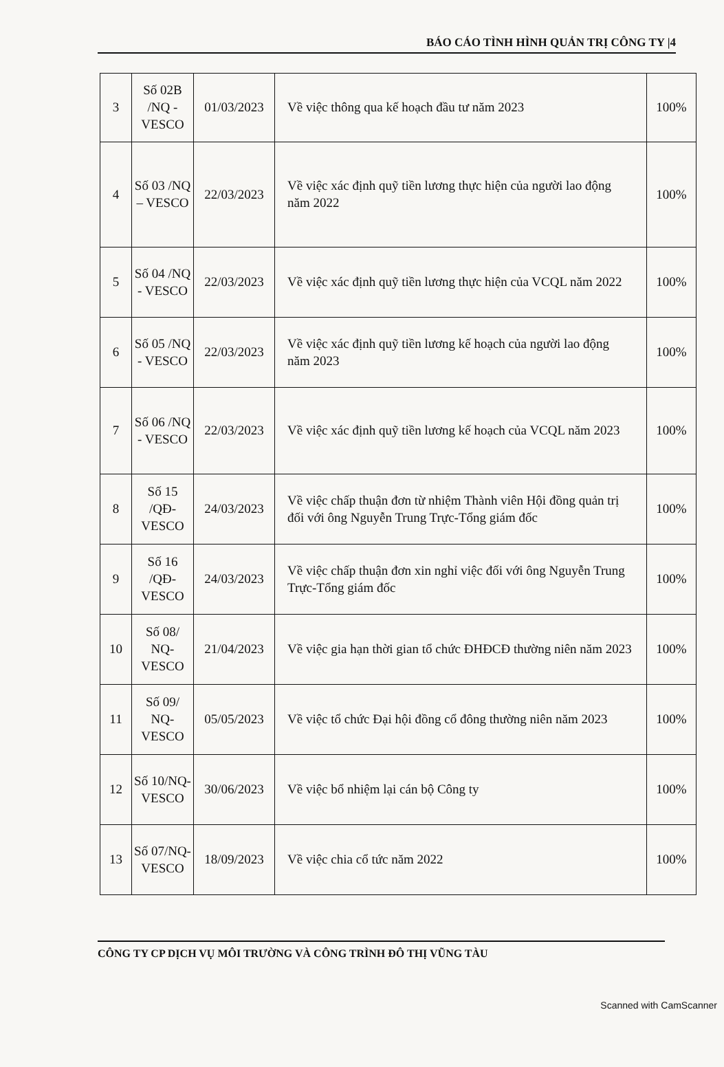BÁO CÁO TÌNH HÌNH QUẢN TRỊ CÔNG TY |4
| 3 | Số 02B /NQ - VESCO | 01/03/2023 | Về việc thông qua kế hoạch đầu tư năm 2023 | 100% |
| 4 | Số 03 /NQ – VESCO | 22/03/2023 | Về việc xác định quỹ tiền lương thực hiện của người lao động năm 2022 | 100% |
| 5 | Số 04 /NQ - VESCO | 22/03/2023 | Về việc xác định quỹ tiền lương thực hiện của VCQL năm 2022 | 100% |
| 6 | Số 05 /NQ - VESCO | 22/03/2023 | Về việc xác định quỹ tiền lương kế hoạch của người lao động năm 2023 | 100% |
| 7 | Số 06 /NQ - VESCO | 22/03/2023 | Về việc xác định quỹ tiền lương kế hoạch của VCQL năm 2023 | 100% |
| 8 | Số 15 /QĐ- VESCO | 24/03/2023 | Về việc chấp thuận đơn từ nhiệm Thành viên Hội đồng quản trị đối với ông Nguyễn Trung Trực-Tổng giám đốc | 100% |
| 9 | Số 16 /QĐ- VESCO | 24/03/2023 | Về việc chấp thuận đơn xin nghỉ việc đối với ông Nguyễn Trung Trực-Tổng giám đốc | 100% |
| 10 | Số 08/ NQ- VESCO | 21/04/2023 | Về việc gia hạn thời gian tổ chức ĐHĐCĐ thường niên năm 2023 | 100% |
| 11 | Số 09/ NQ- VESCO | 05/05/2023 | Về việc tổ chức Đại hội đồng cổ đông thường niên năm 2023 | 100% |
| 12 | Số 10/NQ- VESCO | 30/06/2023 | Về việc bổ nhiệm lại cán bộ Công ty | 100% |
| 13 | Số 07/NQ- VESCO | 18/09/2023 | Về việc chia cổ tức năm 2022 | 100% |
CÔNG TY CP DỊCH VỤ MÔI TRƯỜNG VÀ CÔNG TRÌNH ĐÔ THỊ VŨNG TÀU
Scanned with CamScanner